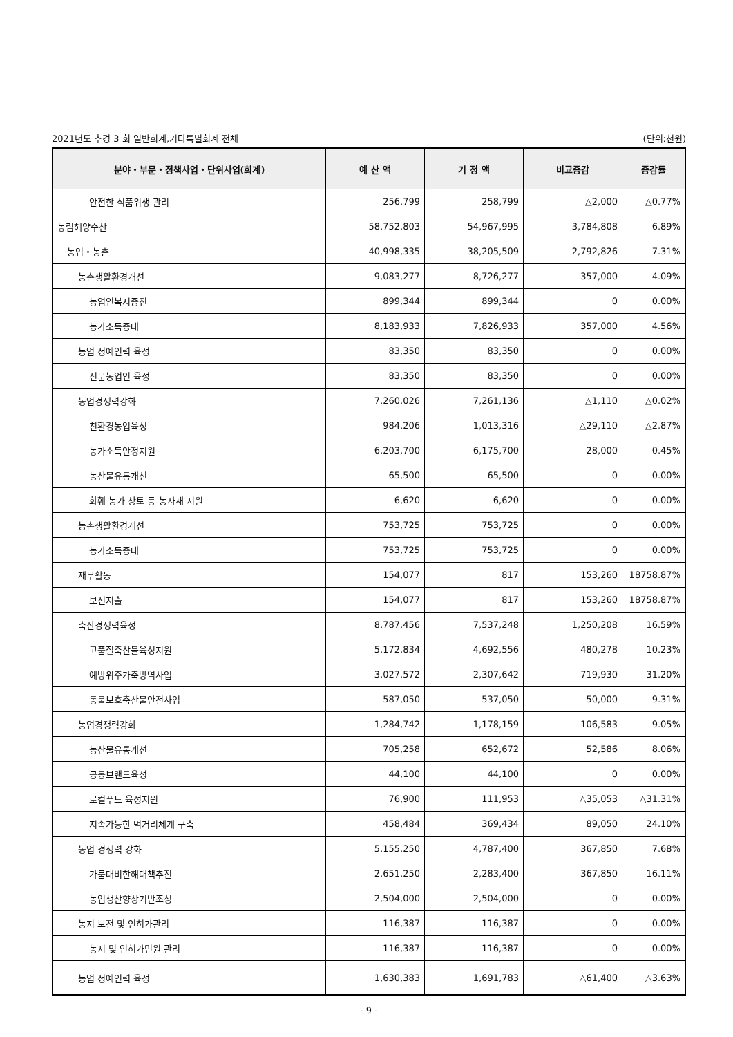2021년도 추경 3 회 일반회계,기타특별회계 전체 (단위:천원)
| 분야・부문・정책사업・단위사업(회계) | 예 산 액 | 기 정 액 | 비교증감 | 증감률 |
| --- | --- | --- | --- | --- |
| 안전한 식품위생 관리 | 256,799 | 258,799 | △2,000 | △0.77% |
| 농림해양수산 | 58,752,803 | 54,967,995 | 3,784,808 | 6.89% |
| 농업・농촌 | 40,998,335 | 38,205,509 | 2,792,826 | 7.31% |
| 농촌생활환경개선 | 9,083,277 | 8,726,277 | 357,000 | 4.09% |
| 농업인복지증진 | 899,344 | 899,344 | 0 | 0.00% |
| 농가소득증대 | 8,183,933 | 7,826,933 | 357,000 | 4.56% |
| 농업 정예인력 육성 | 83,350 | 83,350 | 0 | 0.00% |
| 전문농업인 육성 | 83,350 | 83,350 | 0 | 0.00% |
| 농업경쟁력강화 | 7,260,026 | 7,261,136 | △1,110 | △0.02% |
| 친환경농업육성 | 984,206 | 1,013,316 | △29,110 | △2.87% |
| 농가소득안정지원 | 6,203,700 | 6,175,700 | 28,000 | 0.45% |
| 농산물유통개선 | 65,500 | 65,500 | 0 | 0.00% |
| 화훼 농가 상토 등 농자재 지원 | 6,620 | 6,620 | 0 | 0.00% |
| 농촌생활환경개선 | 753,725 | 753,725 | 0 | 0.00% |
| 농가소득증대 | 753,725 | 753,725 | 0 | 0.00% |
| 재무활동 | 154,077 | 817 | 153,260 | 18758.87% |
| 보전지출 | 154,077 | 817 | 153,260 | 18758.87% |
| 축산경쟁력육성 | 8,787,456 | 7,537,248 | 1,250,208 | 16.59% |
| 고품질축산물육성지원 | 5,172,834 | 4,692,556 | 480,278 | 10.23% |
| 예방위주가축방역사업 | 3,027,572 | 2,307,642 | 719,930 | 31.20% |
| 동물보호축산물안전사업 | 587,050 | 537,050 | 50,000 | 9.31% |
| 농업경쟁력강화 | 1,284,742 | 1,178,159 | 106,583 | 9.05% |
| 농산물유통개선 | 705,258 | 652,672 | 52,586 | 8.06% |
| 공동브랜드육성 | 44,100 | 44,100 | 0 | 0.00% |
| 로컬푸드 육성지원 | 76,900 | 111,953 | △35,053 | △31.31% |
| 지속가능한 먹거리체계 구축 | 458,484 | 369,434 | 89,050 | 24.10% |
| 농업 경쟁력 강화 | 5,155,250 | 4,787,400 | 367,850 | 7.68% |
| 가뭄대비한해대책추진 | 2,651,250 | 2,283,400 | 367,850 | 16.11% |
| 농업생산향상기반조성 | 2,504,000 | 2,504,000 | 0 | 0.00% |
| 농지 보전 및 인허가관리 | 116,387 | 116,387 | 0 | 0.00% |
| 농지 및 인허가민원 관리 | 116,387 | 116,387 | 0 | 0.00% |
| 농업 정예인력 육성 | 1,630,383 | 1,691,783 | △61,400 | △3.63% |
- 9 -